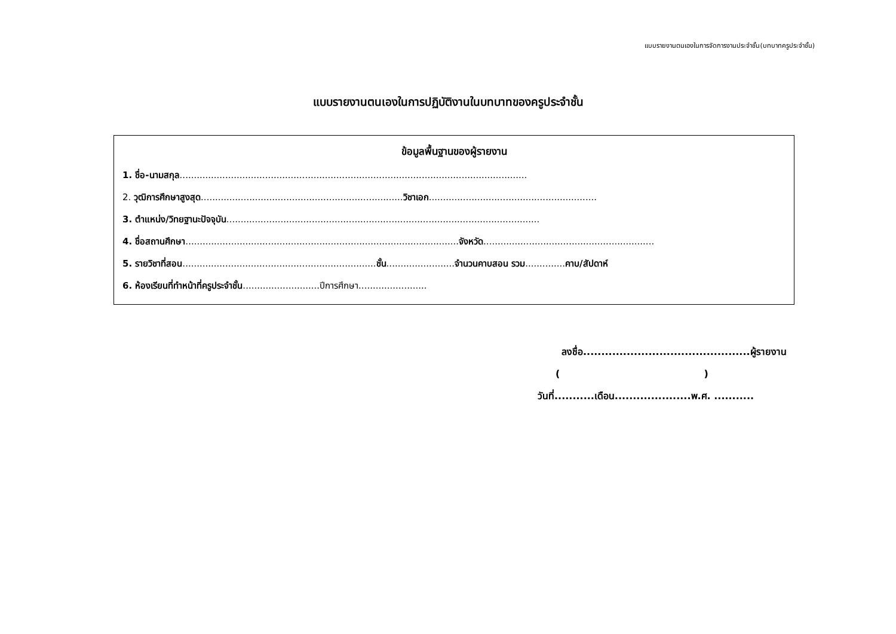แบบรายงานตนเองในการจัดการงานประจำชั้น(บทบาทครูประจำชั้น)
แบบรายงานตนเองในการปฏิบัติงานในบทบาทของครูประจำชั้น
ข้อมูลพื้นฐานของผู้รายงาน
1. ชื่อ-นามสกุล..........................................................................................................................
2. วุฒิการศึกษาสูงสุด.......................................................................วิชาเอก...........................................................
3. ตำแหน่ง/วิทยฐานะปัจจุบัน..............................................................................................................
4. ชื่อสถานศึกษา................................................................................................จังหวัด............................................................
5. รายวิชาที่สอน....................................................................ชั้น........................จำนวนคาบสอน รวม..............คาบ/สัปดาห์
6. ห้องเรียนที่ทำหน้าที่ครูประจำชั้น...........................ปีการศึกษา........................
ลงชื่อ..............................................ผู้รายงาน
( )
วันที่...........เดือน.....................พ.ศ. ...........